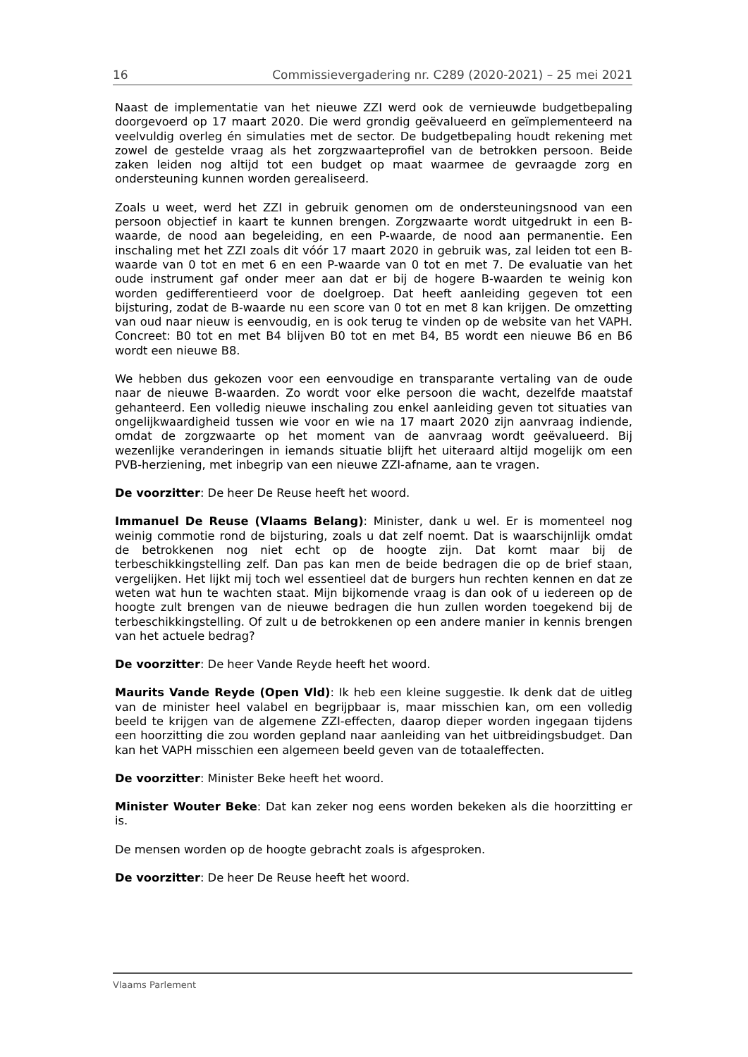16 Commissievergadering nr. C289 (2020-2021) – 25 mei 2021
Naast de implementatie van het nieuwe ZZI werd ook de vernieuwde budgetbepaling doorgevoerd op 17 maart 2020. Die werd grondig geëvalueerd en geïmplementeerd na veelvuldig overleg én simulaties met de sector. De budgetbepaling houdt rekening met zowel de gestelde vraag als het zorgzwaarteprofiel van de betrokken persoon. Beide zaken leiden nog altijd tot een budget op maat waarmee de gevraagde zorg en ondersteuning kunnen worden gerealiseerd.
Zoals u weet, werd het ZZI in gebruik genomen om de ondersteuningsnood van een persoon objectief in kaart te kunnen brengen. Zorgzwaarte wordt uitgedrukt in een B-waarde, de nood aan begeleiding, en een P-waarde, de nood aan permanentie. Een inschaling met het ZZI zoals dit vóór 17 maart 2020 in gebruik was, zal leiden tot een B-waarde van 0 tot en met 6 en een P-waarde van 0 tot en met 7. De evaluatie van het oude instrument gaf onder meer aan dat er bij de hogere B-waarden te weinig kon worden gedifferentieerd voor de doelgroep. Dat heeft aanleiding gegeven tot een bijsturing, zodat de B-waarde nu een score van 0 tot en met 8 kan krijgen. De omzetting van oud naar nieuw is eenvoudig, en is ook terug te vinden op de website van het VAPH. Concreet: B0 tot en met B4 blijven B0 tot en met B4, B5 wordt een nieuwe B6 en B6 wordt een nieuwe B8.
We hebben dus gekozen voor een eenvoudige en transparante vertaling van de oude naar de nieuwe B-waarden. Zo wordt voor elke persoon die wacht, dezelfde maatstaf gehanteerd. Een volledig nieuwe inschaling zou enkel aanleiding geven tot situaties van ongelijkwaardigheid tussen wie voor en wie na 17 maart 2020 zijn aanvraag indiende, omdat de zorgzwaarte op het moment van de aanvraag wordt geëvalueerd. Bij wezenlijke veranderingen in iemands situatie blijft het uiteraard altijd mogelijk om een PVB-herziening, met inbegrip van een nieuwe ZZI-afname, aan te vragen.
De voorzitter: De heer De Reuse heeft het woord.
Immanuel De Reuse (Vlaams Belang): Minister, dank u wel. Er is momenteel nog weinig commotie rond de bijsturing, zoals u dat zelf noemt. Dat is waarschijnlijk omdat de betrokkenen nog niet echt op de hoogte zijn. Dat komt maar bij de terbeschikkingstelling zelf. Dan pas kan men de beide bedragen die op de brief staan, vergelijken. Het lijkt mij toch wel essentieel dat de burgers hun rechten kennen en dat ze weten wat hun te wachten staat. Mijn bijkomende vraag is dan ook of u iedereen op de hoogte zult brengen van de nieuwe bedragen die hun zullen worden toegekend bij de terbeschikkingstelling. Of zult u de betrokkenen op een andere manier in kennis brengen van het actuele bedrag?
De voorzitter: De heer Vande Reyde heeft het woord.
Maurits Vande Reyde (Open Vld): Ik heb een kleine suggestie. Ik denk dat de uitleg van de minister heel valabel en begrijpbaar is, maar misschien kan, om een volledig beeld te krijgen van de algemene ZZI-effecten, daarop dieper worden ingegaan tijdens een hoorzitting die zou worden gepland naar aanleiding van het uitbreidingsbudget. Dan kan het VAPH misschien een algemeen beeld geven van de totaaleffecten.
De voorzitter: Minister Beke heeft het woord.
Minister Wouter Beke: Dat kan zeker nog eens worden bekeken als die hoorzitting er is.
De mensen worden op de hoogte gebracht zoals is afgesproken.
De voorzitter: De heer De Reuse heeft het woord.
Vlaams Parlement